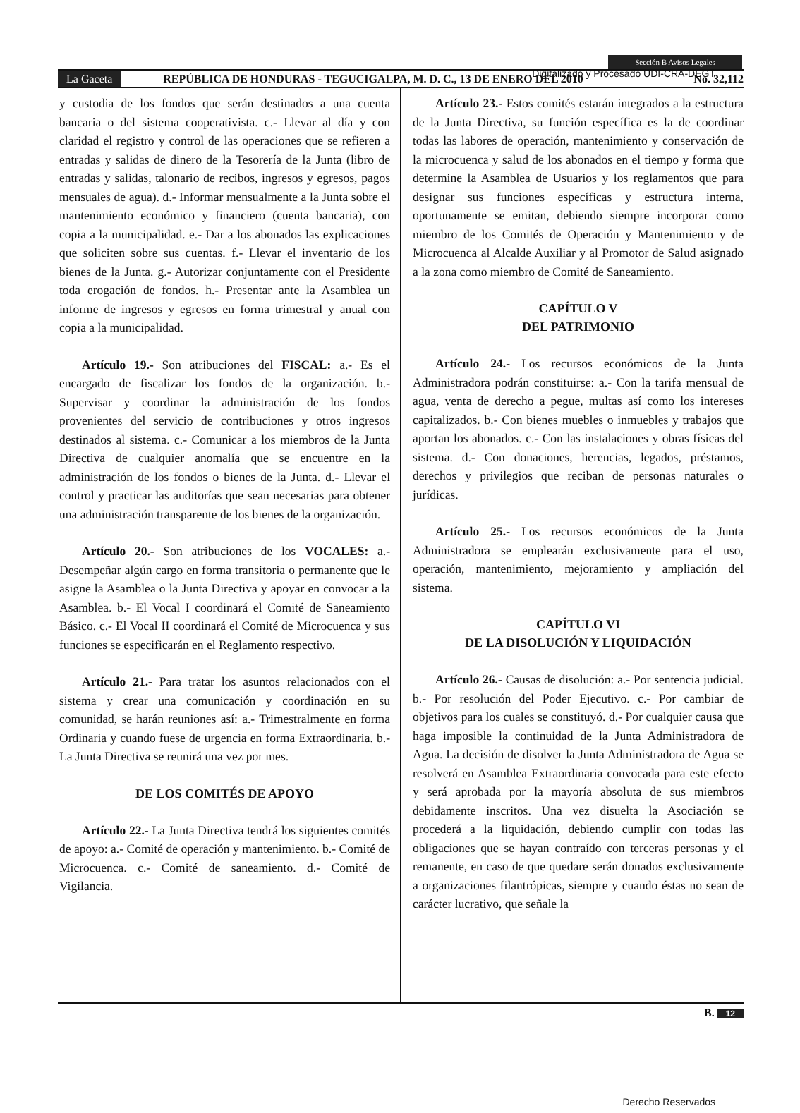Digitalizado y Procesado UDI-CRA-DEGT
Sección B Avisos Legales
La Gaceta REPÚBLICA DE HONDURAS - TEGUCIGALPA, M. D. C., 13 DE ENERO DEL 2010 No. 32,112
y custodia de los fondos que serán destinados a una cuenta bancaria o del sistema cooperativista. c.- Llevar al día y con claridad el registro y control de las operaciones que se refieren a entradas y salidas de dinero de la Tesorería de la Junta (libro de entradas y salidas, talonario de recibos, ingresos y egresos, pagos mensuales de agua). d.- Informar mensualmente a la Junta sobre el mantenimiento económico y financiero (cuenta bancaria), con copia a la municipalidad. e.- Dar a los abonados las explicaciones que soliciten sobre sus cuentas. f.- Llevar el inventario de los bienes de la Junta. g.- Autorizar conjuntamente con el Presidente toda erogación de fondos. h.- Presentar ante la Asamblea un informe de ingresos y egresos en forma trimestral y anual con copia a la municipalidad.
Artículo 19.- Son atribuciones del FISCAL: a.- Es el encargado de fiscalizar los fondos de la organización. b.- Supervisar y coordinar la administración de los fondos provenientes del servicio de contribuciones y otros ingresos destinados al sistema. c.- Comunicar a los miembros de la Junta Directiva de cualquier anomalía que se encuentre en la administración de los fondos o bienes de la Junta. d.- Llevar el control y practicar las auditorías que sean necesarias para obtener una administración transparente de los bienes de la organización.
Artículo 20.- Son atribuciones de los VOCALES: a.- Desempeñar algún cargo en forma transitoria o permanente que le asigne la Asamblea o la Junta Directiva y apoyar en convocar a la Asamblea. b.- El Vocal I coordinará el Comité de Saneamiento Básico. c.- El Vocal II coordinará el Comité de Microcuenca y sus funciones se especificarán en el Reglamento respectivo.
Artículo 21.- Para tratar los asuntos relacionados con el sistema y crear una comunicación y coordinación en su comunidad, se harán reuniones así: a.- Trimestralmente en forma Ordinaria y cuando fuese de urgencia en forma Extraordinaria. b.- La Junta Directiva se reunirá una vez por mes.
DE LOS COMITÉS DE APOYO
Artículo 22.- La Junta Directiva tendrá los siguientes comités de apoyo: a.- Comité de operación y mantenimiento. b.- Comité de Microcuenca. c.- Comité de saneamiento. d.- Comité de Vigilancia.
Artículo 23.- Estos comités estarán integrados a la estructura de la Junta Directiva, su función específica es la de coordinar todas las labores de operación, mantenimiento y conservación de la microcuenca y salud de los abonados en el tiempo y forma que determine la Asamblea de Usuarios y los reglamentos que para designar sus funciones específicas y estructura interna, oportunamente se emitan, debiendo siempre incorporar como miembro de los Comités de Operación y Mantenimiento y de Microcuenca al Alcalde Auxiliar y al Promotor de Salud asignado a la zona como miembro de Comité de Saneamiento.
CAPÍTULO V
DEL PATRIMONIO
Artículo 24.- Los recursos económicos de la Junta Administradora podrán constituirse: a.- Con la tarifa mensual de agua, venta de derecho a pegue, multas así como los intereses capitalizados. b.- Con bienes muebles o inmuebles y trabajos que aportan los abonados. c.- Con las instalaciones y obras físicas del sistema. d.- Con donaciones, herencias, legados, préstamos, derechos y privilegios que reciban de personas naturales o jurídicas.
Artículo 25.- Los recursos económicos de la Junta Administradora se emplearán exclusivamente para el uso, operación, mantenimiento, mejoramiento y ampliación del sistema.
CAPÍTULO VI
DE LA DISOLUCIÓN Y LIQUIDACIÓN
Artículo 26.- Causas de disolución: a.- Por sentencia judicial. b.- Por resolución del Poder Ejecutivo. c.- Por cambiar de objetivos para los cuales se constituyó. d.- Por cualquier causa que haga imposible la continuidad de la Junta Administradora de Agua. La decisión de disolver la Junta Administradora de Agua se resolverá en Asamblea Extraordinaria convocada para este efecto y será aprobada por la mayoría absoluta de sus miembros debidamente inscritos. Una vez disuelta la Asociación se procederá a la liquidación, debiendo cumplir con todas las obligaciones que se hayan contraído con terceras personas y el remanente, en caso de que quedare serán donados exclusivamente a organizaciones filantrópicas, siempre y cuando éstas no sean de carácter lucrativo, que señale la
B. 12
Derecho Reservados